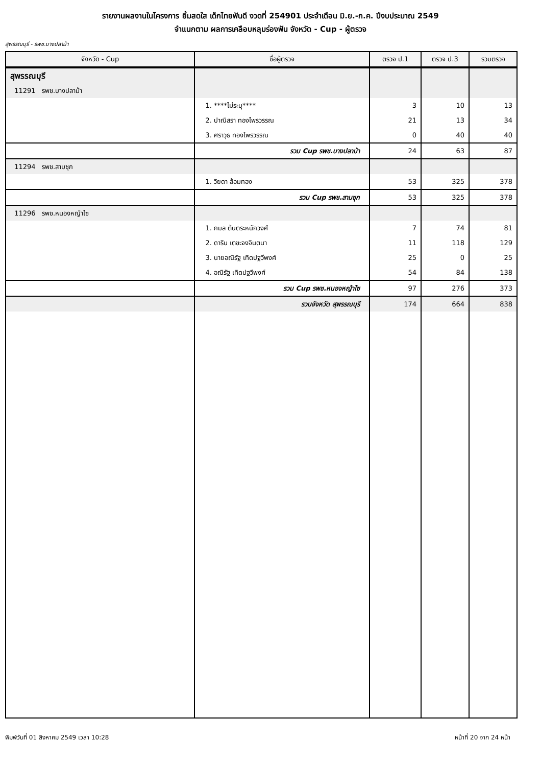รายงานผลงานในโครงการ ยิ้มสดใส เด็กไทยฟันดี งวดที่ 254901 ประจำเดือน มิ.ย.-ก.ค. ปีงบประมาณ 2549
จำแนกตาม ผลการเคลือบหลุมร่องฟัน จังหวัด - Cup - ผู้ตรวจ
สุพรรณบุรี - รพช.บางปลาม้า
| จังหวัด - Cup | ชื่อผู้ตรวจ | ตรวจ ป.1 | ตรวจ ป.3 | รวมตรวจ |
| --- | --- | --- | --- | --- |
| สุพรรณบุรี | | | | |
| 11291 รพช.บางปลาม้า | | | | |
| | 1. ****ไม่ระบุ**** | 3 | 10 | 13 |
| | 2. ปาณิสรา ทองไพรวรรณ | 21 | 13 | 34 |
| | 3. ศราวุธ ทองไพรวรรณ | 0 | 40 | 40 |
| | รวม Cup รพช.บางปลาม้า | 24 | 63 | 87 |
| 11294 รพช.สามชุก | | | | |
| | 1. วิยดา ล้อมทอง | 53 | 325 | 378 |
| | รวม Cup รพช.สามชุก | 53 | 325 | 378 |
| 11296 รพช.หนองหญ้าไซ | | | | |
| | 1. กมล ต้นตระหนักวงศ์ | 7 | 74 | 81 |
| | 2. ดาริน เตชะจงจินตนา | 11 | 118 | 129 |
| | 3. นายอณิรัฐ เทิดปฐวีพงศ์ | 25 | 0 | 25 |
| | 4. อณิรัฐ เทิดปฐวีพงศ์ | 54 | 84 | 138 |
| | รวม Cup รพช.หนองหญ้าไซ | 97 | 276 | 373 |
| | รวมจังหวัด สุพรรณบุรี | 174 | 664 | 838 |
พิมพ์วันที่ 01 สิงหาคม 2549 เวลา 10:28 หน้าที่ 20 จาก 24 หน้า